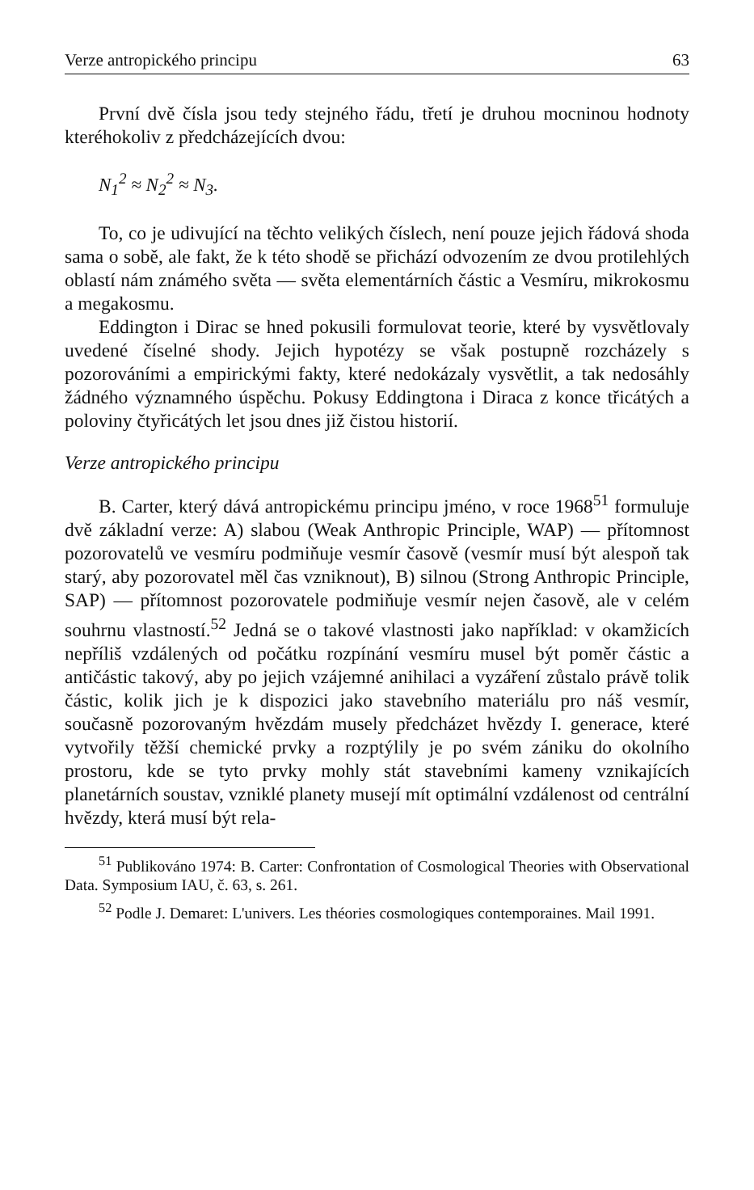Verze antropického principu 63
První dvě čísla jsou tedy stejného řádu, třetí je druhou mocninou hodnoty kteréhokoliv z předcházejících dvou:
N<sub>1</sub><sup>2</sup> ≈ N<sub>2</sub><sup>2</sup> ≈ N<sub>3</sub>.
To, co je udivující na těchto velikých číslech, není pouze jejich řádová shoda sama o sobě, ale fakt, že k této shodě se přichází odvozením ze dvou protilehlých oblastí nám známého světa — světa elementárních částic a Vesmíru, mikrokosmu a megakosmu.
Eddington i Dirac se hned pokusili formulovat teorie, které by vysvětlovaly uvedené číselné shody. Jejich hypotézy se však postupně rozcházely s pozorováními a empirickými fakty, které nedokázaly vysvětlit, a tak nedosáhly žádného významného úspěchu. Pokusy Eddingtona i Diraca z konce třicátých a poloviny čtyřicátých let jsou dnes již čistou historií.
Verze antropického principu
B. Carter, který dává antropickému principu jméno, v roce 1968<sup>51</sup> formuluje dvě základní verze: A) slabou (Weak Anthropic Principle, WAP) — přítomnost pozorovatelů ve vesmíru podmiňuje vesmír časově (vesmír musí být alespoň tak starý, aby pozorovatel měl čas vzniknout), B) silnou (Strong Anthropic Principle, SAP) — přítomnost pozorovatele podmiňuje vesmír nejen časově, ale v celém souhrnu vlastností.<sup>52</sup> Jedná se o takové vlastnosti jako například: v okamžicích nepříliš vzdálených od počátku rozpínání vesmíru musel být poměr částic a antičástic takový, aby po jejich vzájemné anihilaci a vyzáření zůstalo právě tolik částic, kolik jich je k dispozici jako stavebního materiálu pro náš vesmír, současně pozorovaným hvězdám musely předcházet hvězdy I. generace, které vytvořily těžší chemické prvky a rozptýlily je po svém zániku do okolního prostoru, kde se tyto prvky mohly stát stavebními kameny vznikajících planetárních soustav, vzniklé planety musejí mít optimální vzdálenost od centrální hvězdy, která musí být rela-
<sup>51</sup> Publikováno 1974: B. Carter: Confrontation of Cosmological Theories with Observational Data. Symposium IAU, č. 63, s. 261.
<sup>52</sup> Podle J. Demaret: L'univers. Les théories cosmologiques contemporaines. Mail 1991.